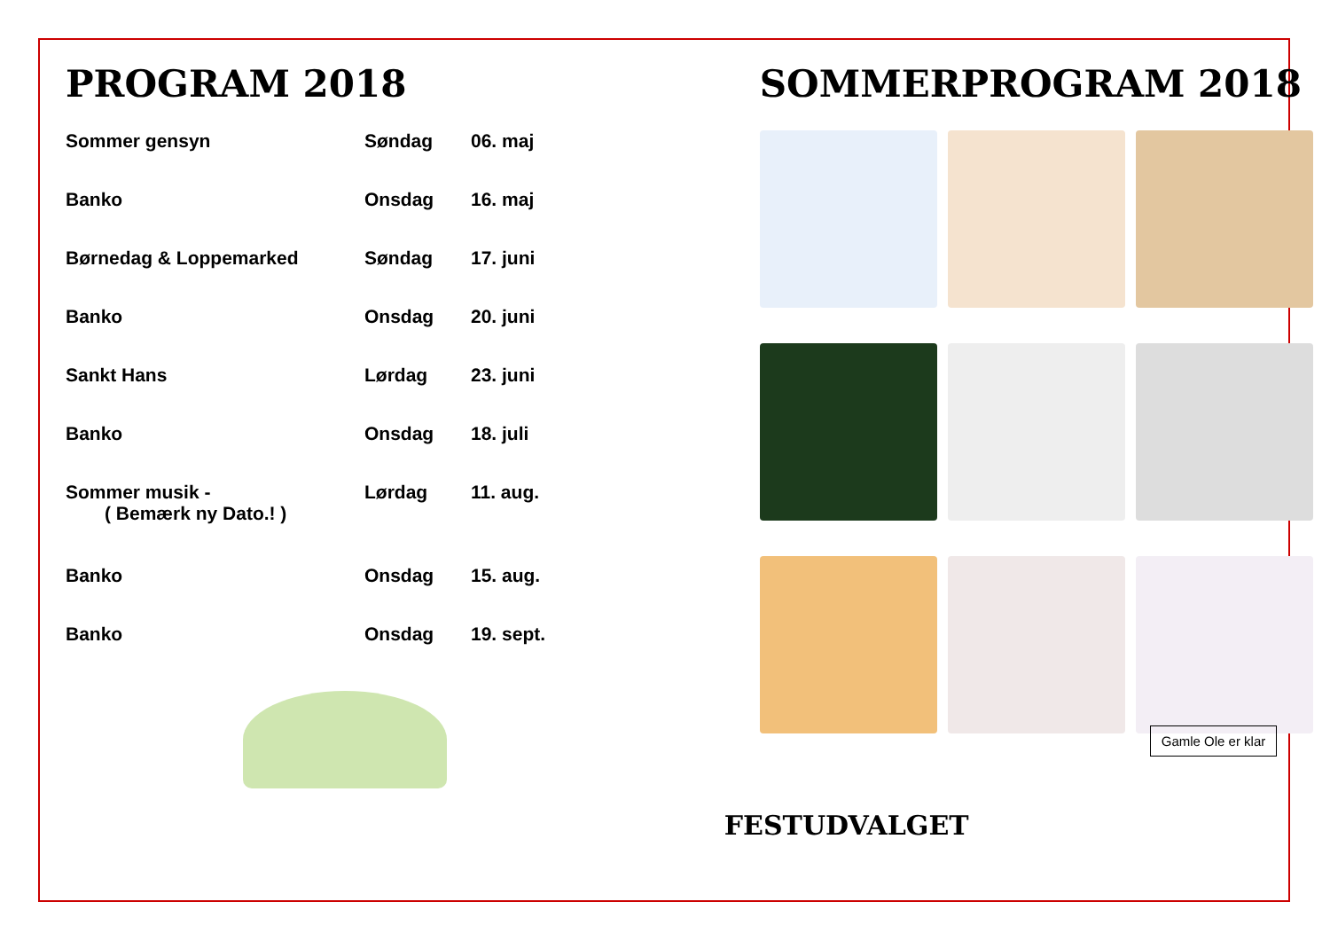PROGRAM 2018
| Sommer gensyn | Søndag | 06. maj |
| Banko | Onsdag | 16. maj |
| Børnedag & Loppemarked | Søndag | 17. juni |
| Banko | Onsdag | 20. juni |
| Sankt Hans | Lørdag | 23. juni |
| Banko | Onsdag | 18. juli |
| Sommer musik - ( Bemærk ny Dato.! ) | Lørdag | 11. aug. |
| Banko | Onsdag | 15. aug. |
| Banko | Onsdag | 19. sept. |
SOMMERPROGRAM 2018
Gamle Ole er klar
FESTUDVALGET